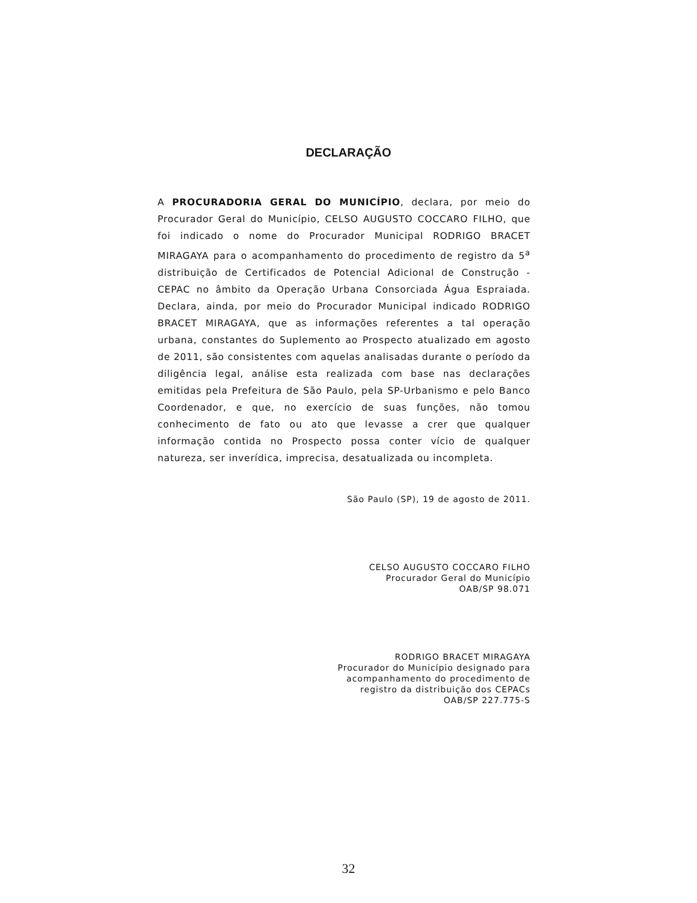DECLARAÇÃO
A PROCURADORIA GERAL DO MUNICÍPIO, declara, por meio do Procurador Geral do Município, CELSO AUGUSTO COCCARO FILHO, que foi indicado o nome do Procurador Municipal RODRIGO BRACET MIRAGAYA para o acompanhamento do procedimento de registro da 5<sup>a</sup> distribuição de Certificados de Potencial Adicional de Construção - CEPAC no âmbito da Operação Urbana Consorciada Água Espraiada. Declara, ainda, por meio do Procurador Municipal indicado RODRIGO BRACET MIRAGAYA, que as informações referentes a tal operação urbana, constantes do Suplemento ao Prospecto atualizado em agosto de 2011, são consistentes com aquelas analisadas durante o período da diligência legal, análise esta realizada com base nas declarações emitidas pela Prefeitura de São Paulo, pela SP-Urbanismo e pelo Banco Coordenador, e que, no exercício de suas funções, não tomou conhecimento de fato ou ato que levasse a crer que qualquer informação contida no Prospecto possa conter vício de qualquer natureza, ser inverídica, imprecisa, desatualizada ou incompleta.
São Paulo (SP), 19 de agosto de 2011.
CELSO AUGUSTO COCCARO FILHO
Procurador Geral do Município
OAB/SP 98.071
RODRIGO BRACET MIRAGAYA
Procurador do Município designado para
acompanhamento do procedimento de
registro da distribuição dos CEPACs
OAB/SP 227.775-S
32